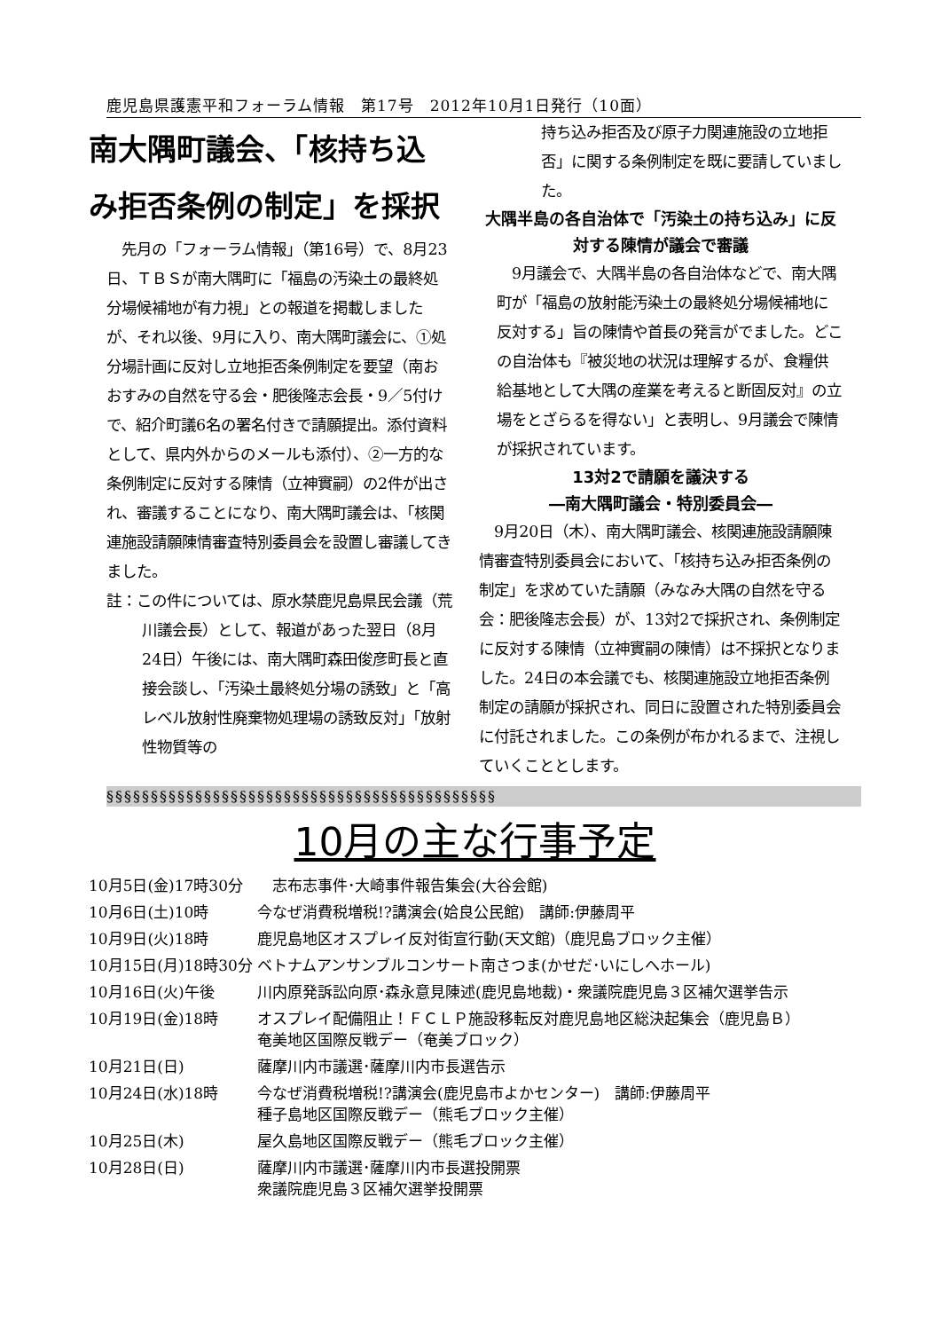鹿児島県護憲平和フォーラム情報　第17号　2012年10月1日発行（10面）
南大隅町議会、「核持ち込み拒否条例の制定」を採択
　先月の「フォーラム情報」（第16号）で、8月23日、ＴＢＳが南大隅町に「福島の汚染土の最終処分場候補地が有力視」との報道を掲載しましたが、それ以後、9月に入り、南大隅町議会に、①処分場計画に反対し立地拒否条例制定を要望（南おおすみの自然を守る会・肥後隆志会長・9／5付けで、紹介町議6名の署名付きで請願提出。添付資料として、県内外からのメールも添付）、②一方的な条例制定に反対する陳情（立神實嗣）の2件が出され、審議することになり、南大隅町議会は、「核関連施設請願陳情審査特別委員会を設置し審議してきました。
註：この件については、原水禁鹿児島県民会議（荒川議会長）として、報道があった翌日（8月24日）午後には、南大隅町森田俊彦町長と直接会談し、「汚染土最終処分場の誘致」と「高レベル放射性廃棄物処理場の誘致反対」「放射性物質等の
持ち込み拒否及び原子力関連施設の立地拒否」に関する条例制定を既に要請していました。
大隅半島の各自治体で「汚染土の持ち込み」に反対する陳情が議会で審議
　9月議会で、大隅半島の各自治体などで、南大隅町が「福島の放射能汚染土の最終処分場候補地に反対する」旨の陳情や首長の発言がでました。どこの自治体も『被災地の状況は理解するが、食糧供給基地として大隅の産業を考えると断固反対』の立場をとざらるを得ない」と表明し、9月議会で陳情が採択されています。
13対2で請願を議決する
―南大隅町議会・特別委員会―
　9月20日（木）、南大隅町議会、核関連施設請願陳情審査特別委員会において、「核持ち込み拒否条例の制定」を求めていた請願（みなみ大隅の自然を守る会：肥後隆志会長）が、13対2で採択され、条例制定に反対する陳情（立神實嗣の陳情）は不採択となりました。24日の本会議でも、核関連施設立地拒否条例制定の請願が採択され、同日に設置された特別委員会に付託されました。この条例が布かれるまで、注視していくこととします。
§§§§§§§§§§§§§§§§§§§§§§§§§§§§§§§§§§§§§§§§§§§§
10月の主な行事予定
| 10月5日(金)17時30分 | 志布志事件･大崎事件報告集会(大谷会館) |
| 10月6日(土)10時 | 今なぜ消費税増税!?講演会(姶良公民館) 講師:伊藤周平 |
| 10月9日(火)18時 | 鹿児島地区オスプレイ反対街宣行動(天文館)（鹿児島ブロック主催） |
| 10月15日(月)18時30分 | ベトナムアンサンブルコンサート南さつま(かせだ･いにしへホール) |
| 10月16日(火)午後 | 川内原発訴訟向原･森永意見陳述(鹿児島地裁)・衆議院鹿児島３区補欠選挙告示 |
| 10月19日(金)18時 | オスプレイ配備阻止！ＦＣＬＰ施設移転反対鹿児島地区総決起集会（鹿児島Ｂ） 奄美地区国際反戦デー（奄美ブロック） |
| 10月21日(日) | 薩摩川内市議選･薩摩川内市長選告示 |
| 10月24日(水)18時 | 今なぜ消費税増税!?講演会(鹿児島市よかセンター) 講師:伊藤周平 種子島地区国際反戦デー（熊毛ブロック主催） |
| 10月25日(木) | 屋久島地区国際反戦デー（熊毛ブロック主催） |
| 10月28日(日) | 薩摩川内市議選･薩摩川内市長選投開票 衆議院鹿児島３区補欠選挙投開票 |